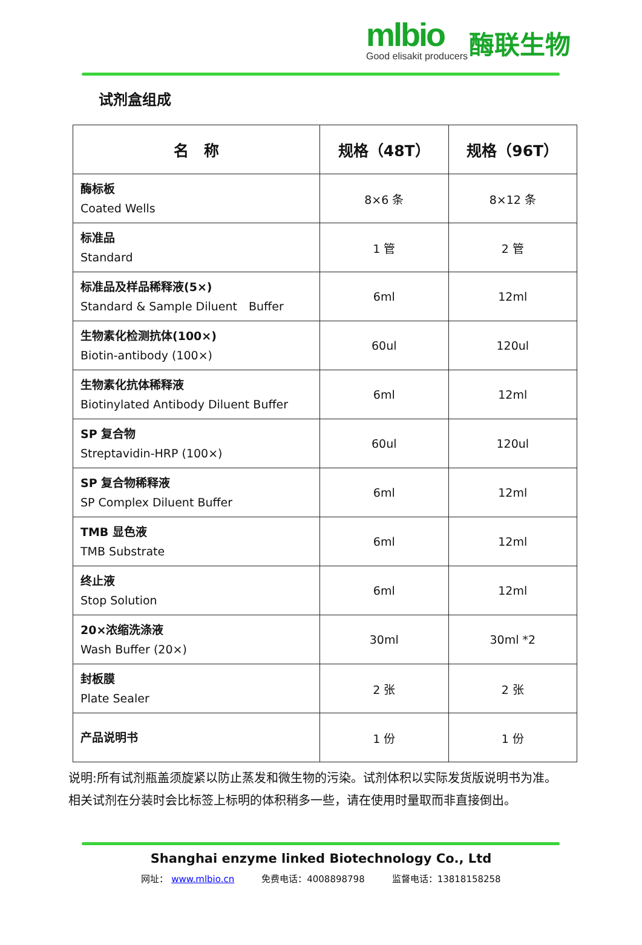mlbio
Good elisakit producers
酶联生物
试剂盒组成
| 名 称 | 规格（48T） | 规格（96T） |
| --- | --- | --- |
| 酶标板 Coated Wells | 8×6 条 | 8×12 条 |
| 标准品 Standard | 1 管 | 2 管 |
| 标准品及样品稀释液(5×) Standard & Sample Diluent Buffer | 6ml | 12ml |
| 生物素化检测抗体(100×) Biotin-antibody (100×) | 60ul | 120ul |
| 生物素化抗体稀释液 Biotinylated Antibody Diluent Buffer | 6ml | 12ml |
| SP 复合物 Streptavidin-HRP (100×) | 60ul | 120ul |
| SP 复合物稀释液 SP Complex Diluent Buffer | 6ml | 12ml |
| TMB 显色液 TMB Substrate | 6ml | 12ml |
| 终止液 Stop Solution | 6ml | 12ml |
| 20×浓缩洗涤液 Wash Buffer (20×) | 30ml | 30ml *2 |
| 封板膜 Plate Sealer | 2 张 | 2 张 |
| 产品说明书 | 1 份 | 1 份 |
说明:所有试剂瓶盖须旋紧以防止蒸发和微生物的污染。试剂体积以实际发货版说明书为准。
相关试剂在分装时会比标签上标明的体积稍多一些，请在使用时量取而非直接倒出。
Shanghai enzyme linked Biotechnology Co., Ltd
网址： www.mlbio.cn　　　免费电话：4008898798　　　监督电话：13818158258